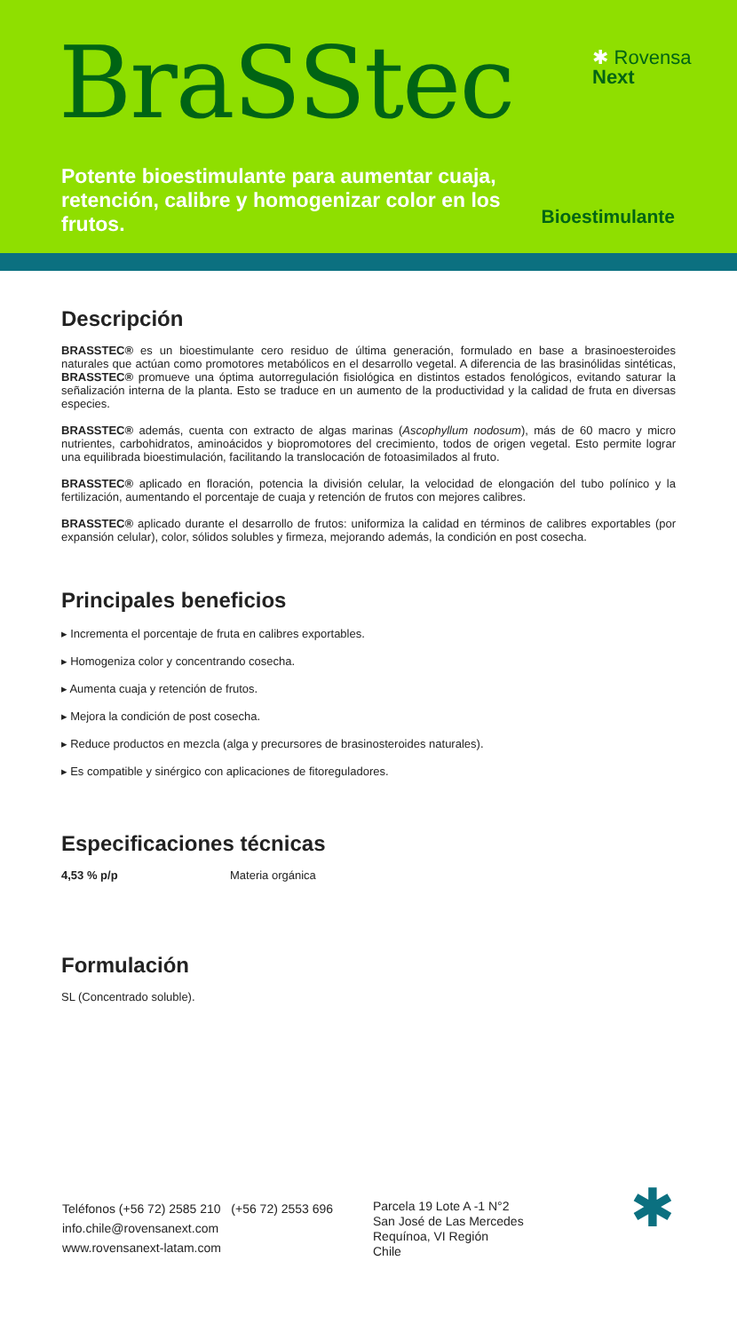BraSStec
✱ Rovensa
Next
Potente bioestimulante para aumentar cuaja, retención, calibre y homogenizar color en los frutos.
Bioestimulante
Descripción
BRASSTEC® es un bioestimulante cero residuo de última generación, formulado en base a brasinoesteroides naturales que actúan como promotores metabólicos en el desarrollo vegetal. A diferencia de las brasinólidas sintéticas, BRASSTEC® promueve una óptima autorregulación fisiológica en distintos estados fenológicos, evitando saturar la señalización interna de la planta. Esto se traduce en un aumento de la productividad y la calidad de fruta en diversas especies.
BRASSTEC® además, cuenta con extracto de algas marinas (Ascophyllum nodosum), más de 60 macro y micro nutrientes, carbohidratos, aminoácidos y biopromotores del crecimiento, todos de origen vegetal. Esto permite lograr una equilibrada bioestimulación, facilitando la translocación de fotoasimilados al fruto.
BRASSTEC® aplicado en floración, potencia la división celular, la velocidad de elongación del tubo polínico y la fertilización, aumentando el porcentaje de cuaja y retención de frutos con mejores calibres.
BRASSTEC® aplicado durante el desarrollo de frutos: uniformiza la calidad en términos de calibres exportables (por expansión celular), color, sólidos solubles y firmeza, mejorando además, la condición en post cosecha.
Principales beneficios
▸ Incrementa el porcentaje de fruta en calibres exportables.
▸ Homogeniza color y concentrando cosecha.
▸ Aumenta cuaja y retención de frutos.
▸ Mejora la condición de post cosecha.
▸ Reduce productos en mezcla (alga y precursores de brasinosteroides naturales).
▸ Es compatible y sinérgico con aplicaciones de fitoreguladores.
Especificaciones técnicas
4,53 % p/p Materia orgánica
Formulación
SL (Concentrado soluble).
Teléfonos (+56 72) 2585 210 (+56 72) 2553 696
info.chile@rovensanext.com
www.rovensanext-latam.com
Parcela 19 Lote A -1 N°2
San José de Las Mercedes
Requínoa, VI Región
Chile
✱